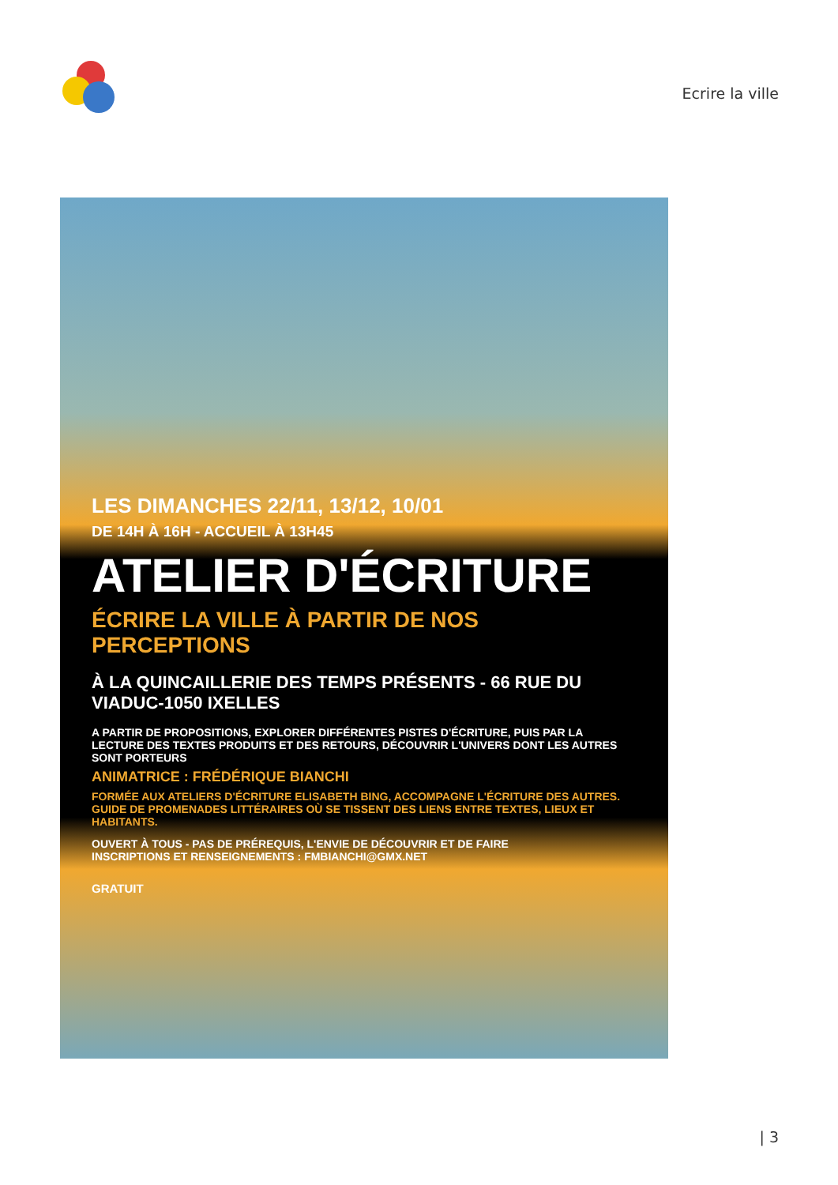Ecrire la ville
LES DIMANCHES 22/11, 13/12, 10/01
DE 14H À 16H - ACCUEIL À 13H45
ATELIER D'ÉCRITURE
ÉCRIRE LA VILLE À PARTIR DE NOS PERCEPTIONS
À LA QUINCAILLERIE DES TEMPS PRÉSENTS - 66 RUE DU VIADUC-1050 IXELLES
A PARTIR DE PROPOSITIONS, EXPLORER DIFFÉRENTES PISTES D'ÉCRITURE, PUIS PAR LA LECTURE DES TEXTES PRODUITS ET DES RETOURS, DÉCOUVRIR L'UNIVERS DONT LES AUTRES SONT PORTEURS
ANIMATRICE : FRÉDÉRIQUE BIANCHI
FORMÉE AUX ATELIERS D'ÉCRITURE ELISABETH BING, ACCOMPAGNE L'ÉCRITURE DES AUTRES.
GUIDE DE PROMENADES LITTÉRAIRES OÙ SE TISSENT DES LIENS ENTRE TEXTES, LIEUX ET HABITANTS.
OUVERT À TOUS - PAS DE PRÉREQUIS, L'ENVIE DE DÉCOUVRIR ET DE FAIRE
INSCRIPTIONS ET RENSEIGNEMENTS : FMBIANCHI@GMX.NET
GRATUIT
| 3